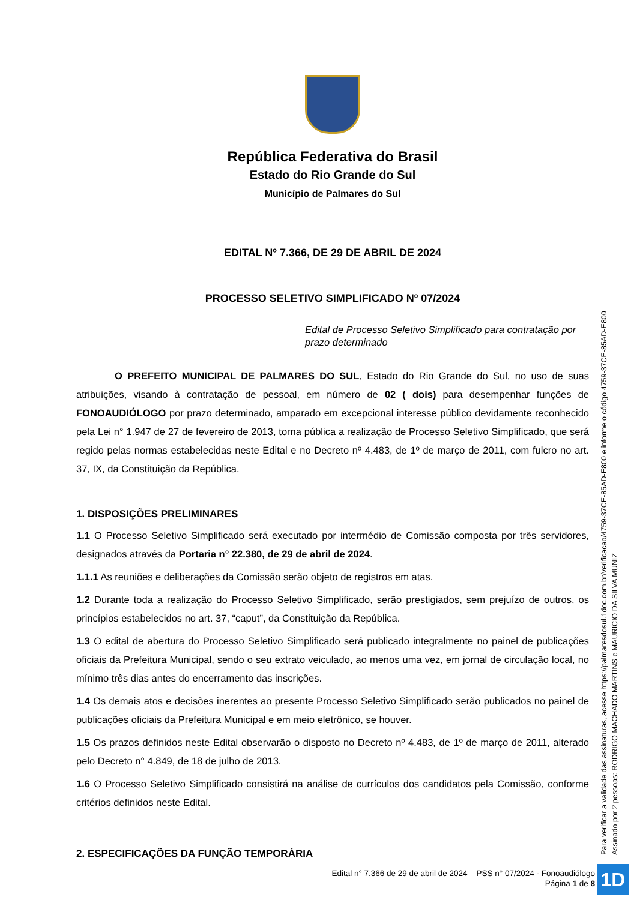República Federativa do Brasil
Estado do Rio Grande do Sul
Município de Palmares do Sul
EDITAL Nº 7.366, DE 29 DE ABRIL DE 2024
PROCESSO SELETIVO SIMPLIFICADO Nº 07/2024
Edital de Processo Seletivo Simplificado para contratação por prazo determinado
O PREFEITO MUNICIPAL DE PALMARES DO SUL, Estado do Rio Grande do Sul, no uso de suas atribuições, visando à contratação de pessoal, em número de 02 ( dois) para desempenhar funções de FONOAUDIÓLOGO por prazo determinado, amparado em excepcional interesse público devidamente reconhecido pela Lei n° 1.947 de 27 de fevereiro de 2013, torna pública a realização de Processo Seletivo Simplificado, que será regido pelas normas estabelecidas neste Edital e no Decreto nº 4.483, de 1º de março de 2011, com fulcro no art. 37, IX, da Constituição da República.
1. DISPOSIÇÕES PRELIMINARES
1.1 O Processo Seletivo Simplificado será executado por intermédio de Comissão composta por três servidores, designados através da Portaria n° 22.380, de 29 de abril de 2024.
1.1.1 As reuniões e deliberações da Comissão serão objeto de registros em atas.
1.2 Durante toda a realização do Processo Seletivo Simplificado, serão prestigiados, sem prejuízo de outros, os princípios estabelecidos no art. 37, “caput”, da Constituição da República.
1.3 O edital de abertura do Processo Seletivo Simplificado será publicado integralmente no painel de publicações oficiais da Prefeitura Municipal, sendo o seu extrato veiculado, ao menos uma vez, em jornal de circulação local, no mínimo três dias antes do encerramento das inscrições.
1.4 Os demais atos e decisões inerentes ao presente Processo Seletivo Simplificado serão publicados no painel de publicações oficiais da Prefeitura Municipal e em meio eletrônico, se houver.
1.5 Os prazos definidos neste Edital observarão o disposto no Decreto nº 4.483, de 1º de março de 2011, alterado pelo Decreto n° 4.849, de 18 de julho de 2013.
1.6 O Processo Seletivo Simplificado consistirá na análise de currículos dos candidatos pela Comissão, conforme critérios definidos neste Edital.
2. ESPECIFICAÇÕES DA FUNÇÃO TEMPORÁRIA
Para verificar a validade das assinaturas, acesse https://palmaresdosul.1doc.com.br/verificacao/4759-37CE-85AD-E800 e informe o código 4759-37CE-85AD-E800
Assinado por 2 pessoas: RODRIGO MACHADO MARTINS e MAURICIO DA SILVA MUNIZ
Edital n° 7.366 de 29 de abril de 2024 – PSS n° 07/2024 - Fonoaudiólogo
Página 1 de 8
1D